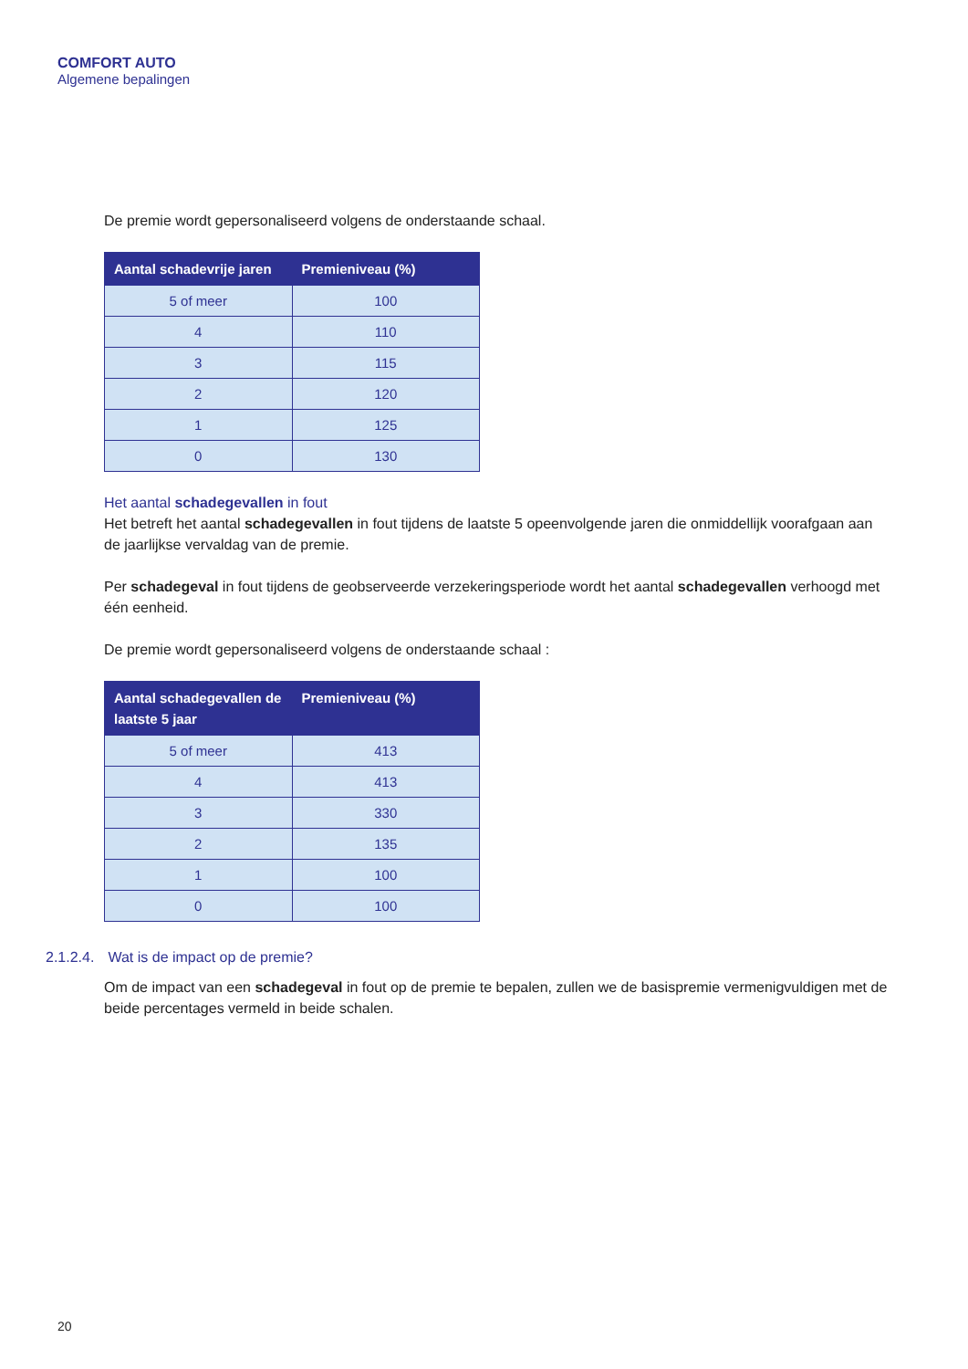COMFORT AUTO
Algemene bepalingen
De premie wordt gepersonaliseerd volgens de onderstaande schaal.
| Aantal schadevrije jaren | Premieniveau (%) |
| --- | --- |
| 5 of meer | 100 |
| 4 | 110 |
| 3 | 115 |
| 2 | 120 |
| 1 | 125 |
| 0 | 130 |
Het aantal schadegevallen in fout
Het betreft het aantal schadegevallen in fout tijdens de laatste 5 opeenvolgende jaren die onmiddellijk voorafgaan aan de jaarlijkse vervaldag van de premie.
Per schadegeval in fout tijdens de geobserveerde verzekeringsperiode wordt het aantal schadegevallen verhoogd met één eenheid.
De premie wordt gepersonaliseerd volgens de onderstaande schaal :
| Aantal schadegevallen de laatste 5 jaar | Premieniveau (%) |
| --- | --- |
| 5 of meer | 413 |
| 4 | 413 |
| 3 | 330 |
| 2 | 135 |
| 1 | 100 |
| 0 | 100 |
2.1.2.4. Wat is de impact op de premie?
Om de impact van een schadegeval in fout op de premie te bepalen, zullen we de basispremie vermenigvuldigen met de beide percentages vermeld in beide schalen.
20